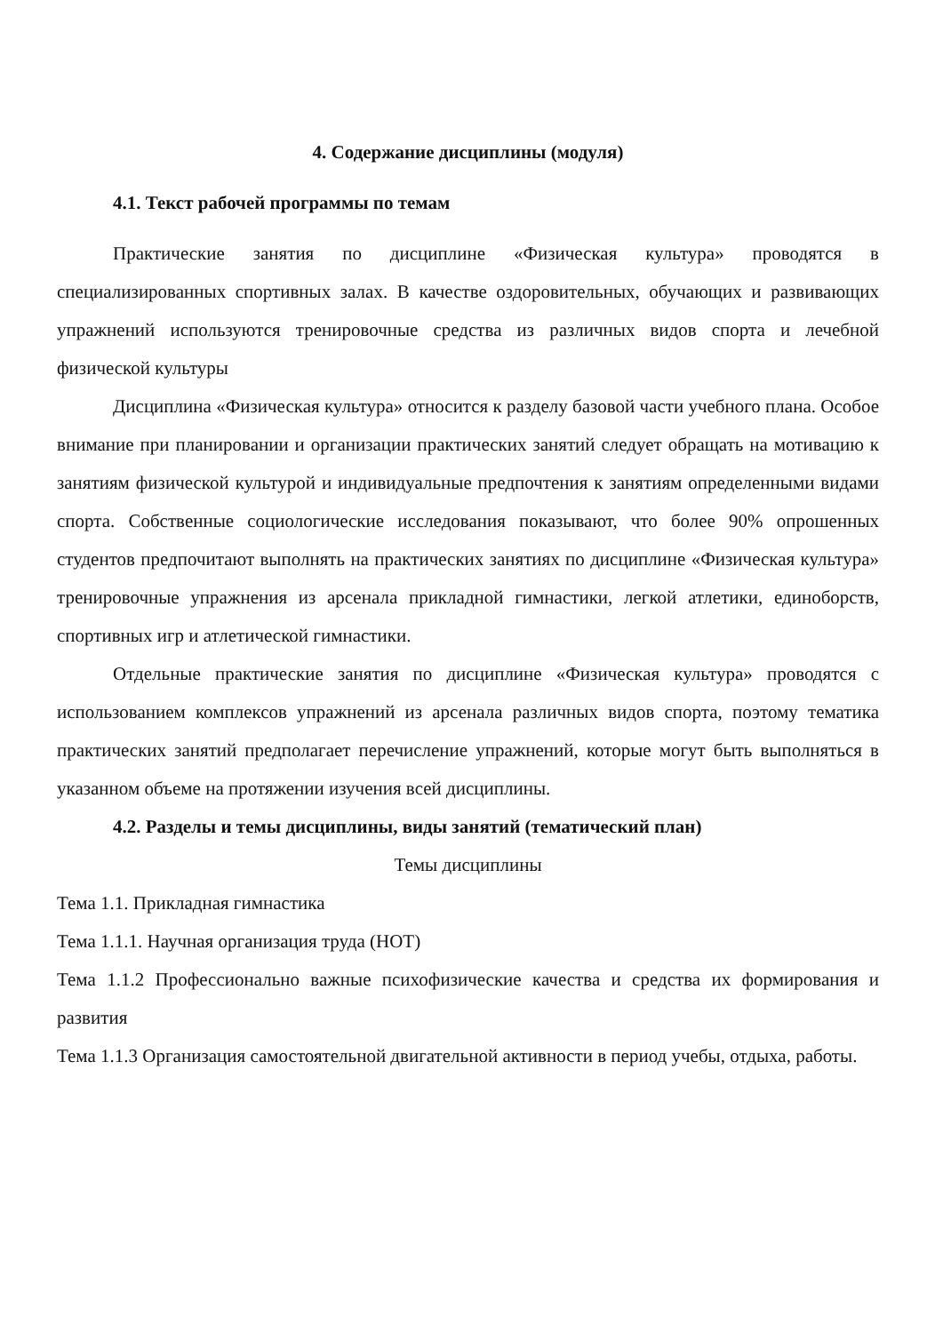4. Содержание дисциплины (модуля)
4.1. Текст рабочей программы по темам
Практические занятия по дисциплине «Физическая культура» проводятся в специализированных спортивных залах. В качестве оздоровительных, обучающих и развивающих упражнений используются тренировочные средства из различных видов спорта и лечебной физической культуры
Дисциплина «Физическая культура» относится к разделу базовой части учебного плана. Особое внимание при планировании и организации практических занятий следует обращать на мотивацию к занятиям физической культурой и индивидуальные предпочтения к занятиям определенными видами спорта. Собственные социологические исследования показывают, что более 90% опрошенных студентов предпочитают выполнять на практических занятиях по дисциплине «Физическая культура» тренировочные упражнения из арсенала прикладной гимнастики, легкой атлетики, единоборств, спортивных игр и атлетической гимнастики.
Отдельные практические занятия по дисциплине «Физическая культура» проводятся с использованием комплексов упражнений из арсенала различных видов спорта, поэтому тематика практических занятий предполагает перечисление упражнений, которые могут быть выполняться в указанном объеме на протяжении изучения всей дисциплины.
4.2. Разделы и темы дисциплины, виды занятий (тематический план)
Темы дисциплины
Тема 1.1. Прикладная гимнастика
Тема 1.1.1. Научная организация труда (НОТ)
Тема 1.1.2 Профессионально важные психофизические качества и средства их формирования и развития
Тема 1.1.3 Организация самостоятельной двигательной активности в период учебы, отдыха, работы.